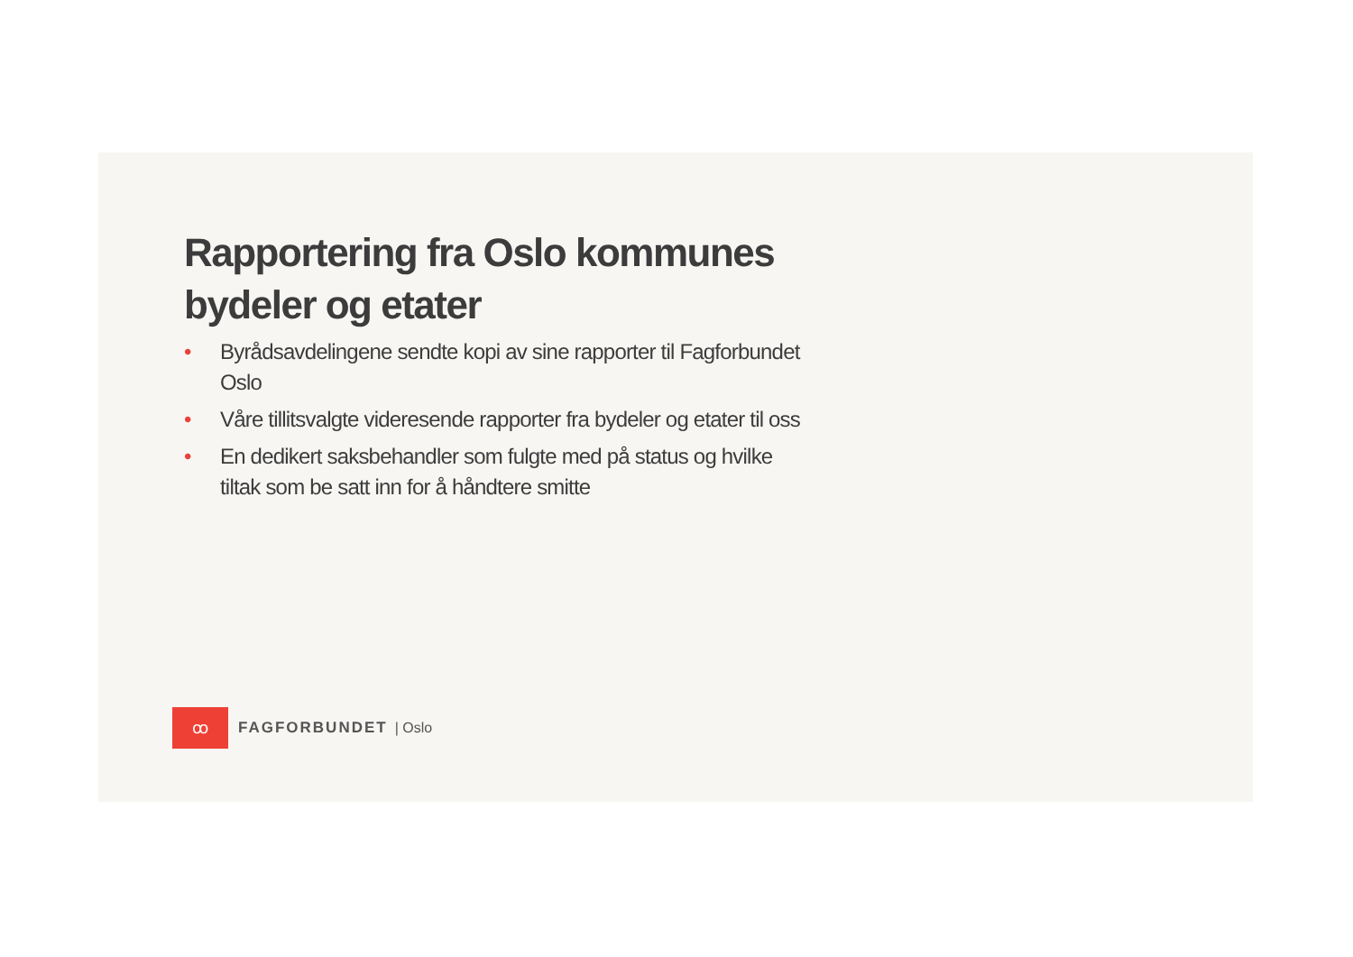Rapportering fra Oslo kommunes bydeler og etater
• Byrådsavdelingene sendte kopi av sine rapporter til Fagforbundet Oslo
• Våre tillitsvalgte videresende rapporter fra bydeler og etater til oss
• En dedikert saksbehandler som fulgte med på status og hvilke tiltak som be satt inn for å håndtere smitte
ꝏ
FAGFORBUNDET | Oslo